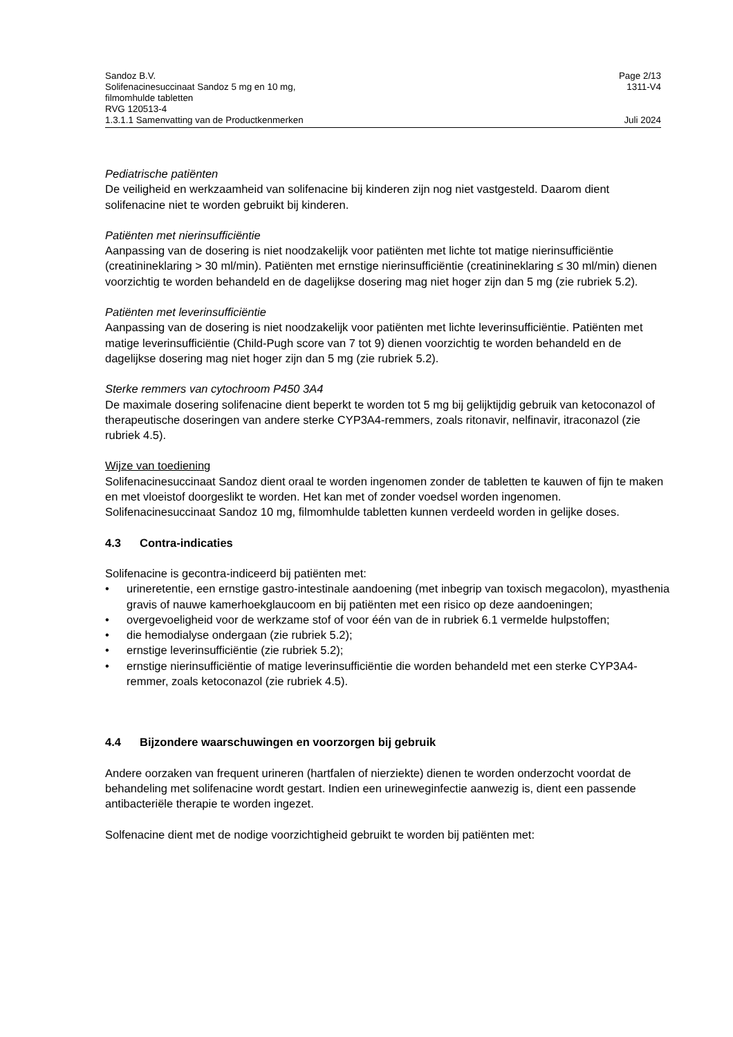Sandoz B.V. Page 2/13
Solifenacinesuccinaat Sandoz 5 mg en 10 mg,
filmomhulde tabletten
RVG 120513-4 1311-V4
1.3.1.1 Samenvatting van de Productkenmerken Juli 2024
Pediatrische patiënten
De veiligheid en werkzaamheid van solifenacine bij kinderen zijn nog niet vastgesteld. Daarom dient solifenacine niet te worden gebruikt bij kinderen.
Patiënten met nierinsufficiëntie
Aanpassing van de dosering is niet noodzakelijk voor patiënten met lichte tot matige nierinsufficiëntie (creatinineklaring > 30 ml/min). Patiënten met ernstige nierinsufficiëntie (creatinineklaring ≤ 30 ml/min) dienen voorzichtig te worden behandeld en de dagelijkse dosering mag niet hoger zijn dan 5 mg (zie rubriek 5.2).
Patiënten met leverinsufficiëntie
Aanpassing van de dosering is niet noodzakelijk voor patiënten met lichte leverinsufficiëntie. Patiënten met matige leverinsufficiëntie (Child-Pugh score van 7 tot 9) dienen voorzichtig te worden behandeld en de dagelijkse dosering mag niet hoger zijn dan 5 mg (zie rubriek 5.2).
Sterke remmers van cytochroom P450 3A4
De maximale dosering solifenacine dient beperkt te worden tot 5 mg bij gelijktijdig gebruik van ketoconazol of therapeutische doseringen van andere sterke CYP3A4-remmers, zoals ritonavir, nelfinavir, itraconazol (zie rubriek 4.5).
Wijze van toediening
Solifenacinesuccinaat Sandoz dient oraal te worden ingenomen zonder de tabletten te kauwen of fijn te maken en met vloeistof doorgeslikt te worden. Het kan met of zonder voedsel worden ingenomen. Solifenacinesuccinaat Sandoz 10 mg, filmomhulde tabletten kunnen verdeeld worden in gelijke doses.
4.3 Contra-indicaties
Solifenacine is gecontra-indiceerd bij patiënten met:
• urineretentie, een ernstige gastro-intestinale aandoening (met inbegrip van toxisch megacolon), myasthenia gravis of nauwe kamerhoekglaucoom en bij patiënten met een risico op deze aandoeningen;
• overgevoeligheid voor de werkzame stof of voor één van de in rubriek 6.1 vermelde hulpstoffen;
• die hemodialyse ondergaan (zie rubriek 5.2);
• ernstige leverinsufficiëntie (zie rubriek 5.2);
• ernstige nierinsufficiëntie of matige leverinsufficiëntie die worden behandeld met een sterke CYP3A4-remmer, zoals ketoconazol (zie rubriek 4.5).
4.4 Bijzondere waarschuwingen en voorzorgen bij gebruik
Andere oorzaken van frequent urineren (hartfalen of nierziekte) dienen te worden onderzocht voordat de behandeling met solifenacine wordt gestart. Indien een urineweginfectie aanwezig is, dient een passende antibacteriële therapie te worden ingezet.
Solfenacine dient met de nodige voorzichtigheid gebruikt te worden bij patiënten met: